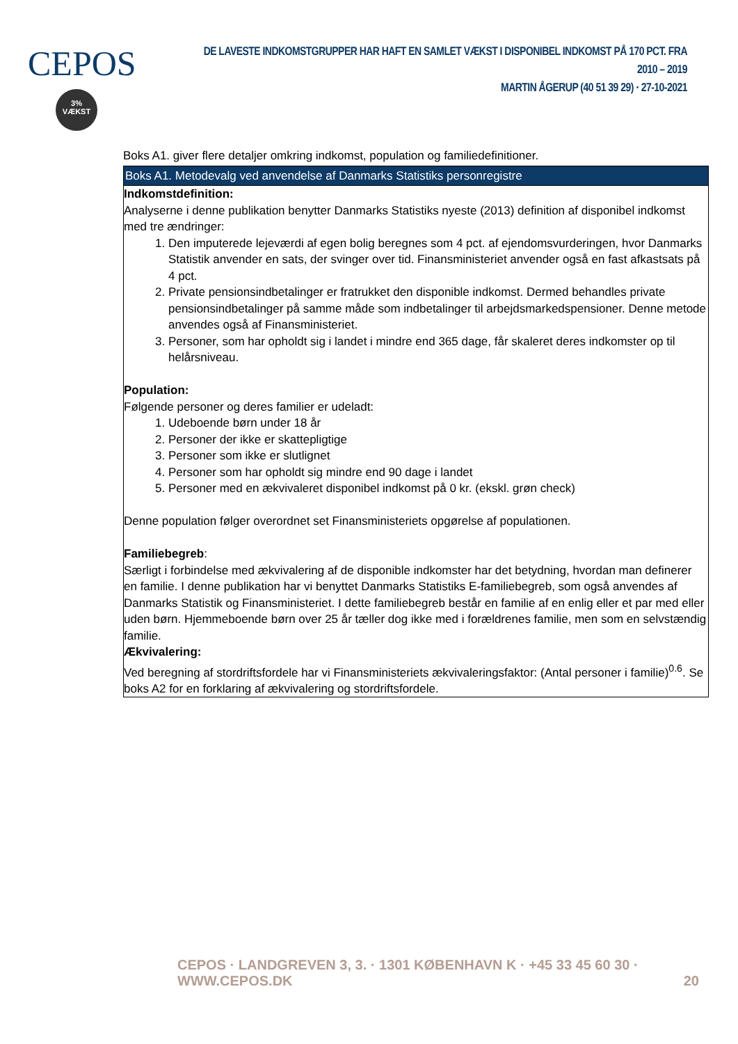CEPOS
3%
VÆKST
DE LAVESTE INDKOMSTGRUPPER HAR HAFT EN SAMLET VÆKST I DISPONIBEL INDKOMST PÅ 170 PCT. FRA 2010 – 2019
MARTIN ÅGERUP (40 51 39 29) · 27-10-2021
Boks A1. giver flere detaljer omkring indkomst, population og familiedefinitioner.
Boks A1. Metodevalg ved anvendelse af Danmarks Statistiks personregistre
Indkomstdefinition:
Analyserne i denne publikation benytter Danmarks Statistiks nyeste (2013) definition af disponibel indkomst med tre ændringer:
1. Den imputerede lejeværdi af egen bolig beregnes som 4 pct. af ejendomsvurderingen, hvor Danmarks Statistik anvender en sats, der svinger over tid. Finansministeriet anvender også en fast afkastsats på 4 pct.
2. Private pensionsindbetalinger er fratrukket den disponible indkomst. Dermed behandles private pensionsindbetalinger på samme måde som indbetalinger til arbejdsmarkedspensioner. Denne metode anvendes også af Finansministeriet.
3. Personer, som har opholdt sig i landet i mindre end 365 dage, får skaleret deres indkomster op til helårsniveau.
Population:
Følgende personer og deres familier er udeladt:
1. Udeboende børn under 18 år
2. Personer der ikke er skattepligtige
3. Personer som ikke er slutlignet
4. Personer som har opholdt sig mindre end 90 dage i landet
5. Personer med en ækvivaleret disponibel indkomst på 0 kr. (ekskl. grøn check)
Denne population følger overordnet set Finansministeriets opgørelse af populationen.
Familiebegreb:
Særligt i forbindelse med ækvivalering af de disponible indkomster har det betydning, hvordan man definerer en familie. I denne publikation har vi benyttet Danmarks Statistiks E-familiebegreb, som også anvendes af Danmarks Statistik og Finansministeriet. I dette familiebegreb består en familie af en enlig eller et par med eller uden børn. Hjemmeboende børn over 25 år tæller dog ikke med i forældrenes familie, men som en selvstændig familie.
Ækvivalering:
Ved beregning af stordriftsfordele har vi Finansministeriets ækvivaleringsfaktor: (Antal personer i familie)<sup>0.6</sup>. Se boks A2 for en forklaring af ækvivalering og stordriftsfordele.
CEPOS · LANDGREVEN 3, 3. · 1301 KØBENHAVN K · +45 33 45 60 30 · WWW.CEPOS.DK 20